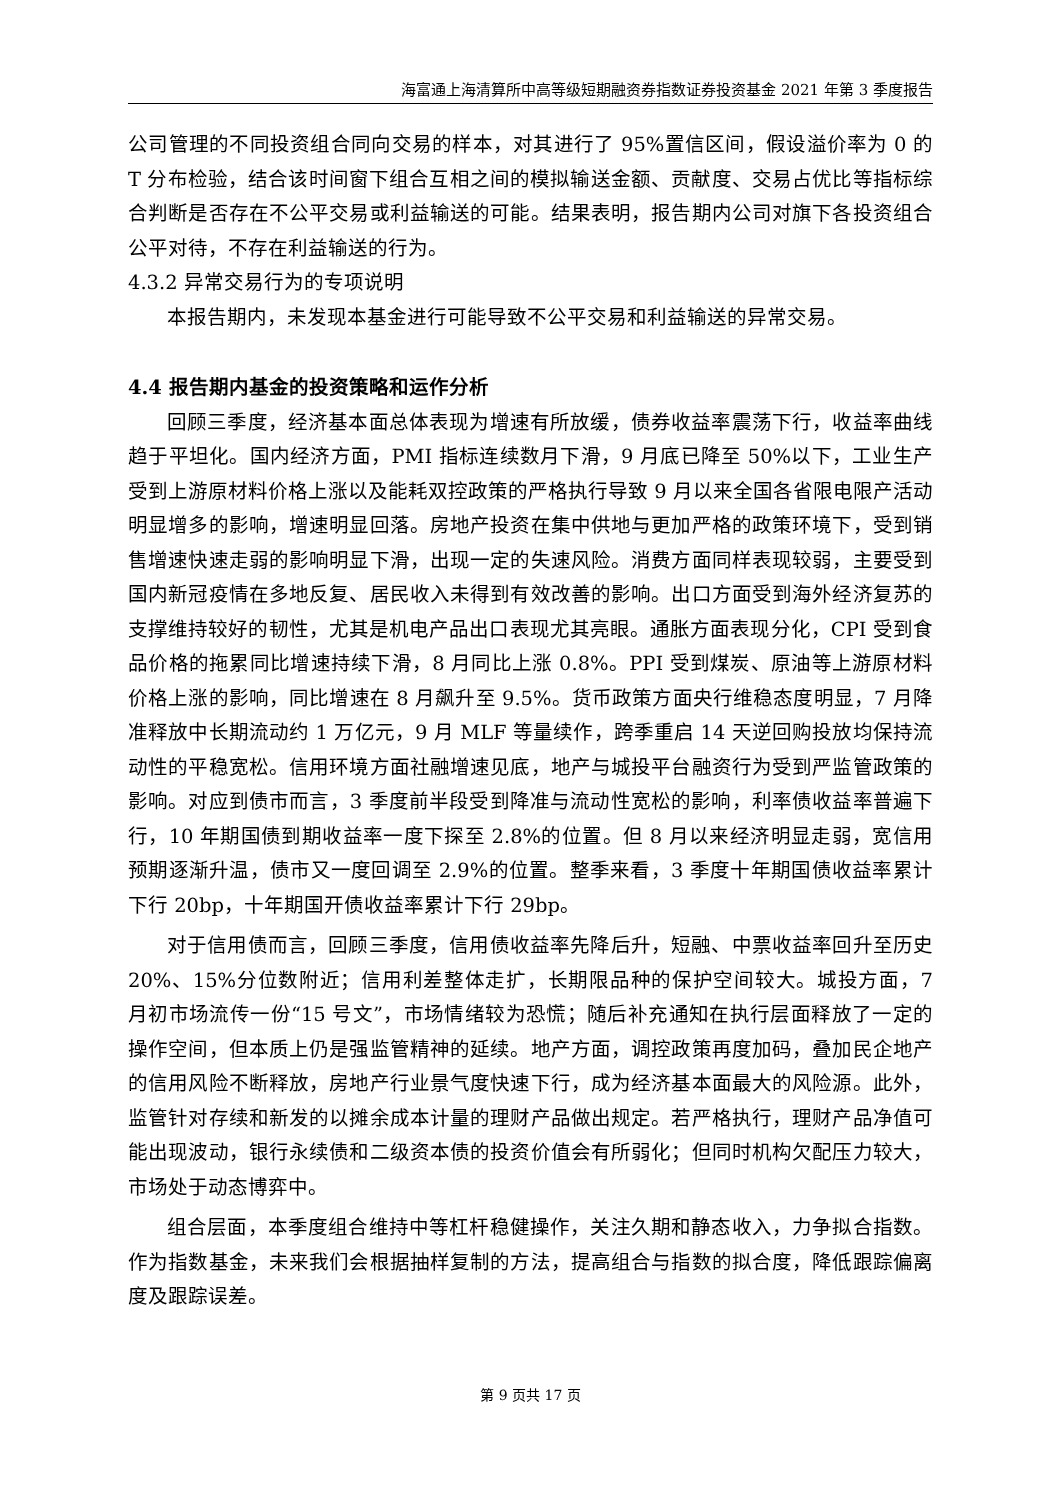海富通上海清算所中高等级短期融资券指数证券投资基金 2021 年第 3 季度报告
公司管理的不同投资组合同向交易的样本，对其进行了 95%置信区间，假设溢价率为 0 的 T 分布检验，结合该时间窗下组合互相之间的模拟输送金额、贡献度、交易占优比等指标综合判断是否存在不公平交易或利益输送的可能。结果表明，报告期内公司对旗下各投资组合公平对待，不存在利益输送的行为。
4.3.2 异常交易行为的专项说明
本报告期内，未发现本基金进行可能导致不公平交易和利益输送的异常交易。
4.4 报告期内基金的投资策略和运作分析
回顾三季度，经济基本面总体表现为增速有所放缓，债券收益率震荡下行，收益率曲线趋于平坦化。国内经济方面，PMI 指标连续数月下滑，9 月底已降至 50%以下，工业生产受到上游原材料价格上涨以及能耗双控政策的严格执行导致 9 月以来全国各省限电限产活动明显增多的影响，增速明显回落。房地产投资在集中供地与更加严格的政策环境下，受到销售增速快速走弱的影响明显下滑，出现一定的失速风险。消费方面同样表现较弱，主要受到国内新冠疫情在多地反复、居民收入未得到有效改善的影响。出口方面受到海外经济复苏的支撑维持较好的韧性，尤其是机电产品出口表现尤其亮眼。通胀方面表现分化，CPI 受到食品价格的拖累同比增速持续下滑，8 月同比上涨 0.8%。PPI 受到煤炭、原油等上游原材料价格上涨的影响，同比增速在 8 月飙升至 9.5%。货币政策方面央行维稳态度明显，7 月降准释放中长期流动约 1 万亿元，9 月 MLF 等量续作，跨季重启 14 天逆回购投放均保持流动性的平稳宽松。信用环境方面社融增速见底，地产与城投平台融资行为受到严监管政策的影响。对应到债市而言，3 季度前半段受到降准与流动性宽松的影响，利率债收益率普遍下行，10 年期国债到期收益率一度下探至 2.8%的位置。但 8 月以来经济明显走弱，宽信用预期逐渐升温，债市又一度回调至 2.9%的位置。整季来看，3 季度十年期国债收益率累计下行 20bp，十年期国开债收益率累计下行 29bp。
对于信用债而言，回顾三季度，信用债收益率先降后升，短融、中票收益率回升至历史 20%、15%分位数附近；信用利差整体走扩，长期限品种的保护空间较大。城投方面，7 月初市场流传一份“15 号文”，市场情绪较为恐慌；随后补充通知在执行层面释放了一定的操作空间，但本质上仍是强监管精神的延续。地产方面，调控政策再度加码，叠加民企地产的信用风险不断释放，房地产行业景气度快速下行，成为经济基本面最大的风险源。此外，监管针对存续和新发的以摊余成本计量的理财产品做出规定。若严格执行，理财产品净值可能出现波动，银行永续债和二级资本债的投资价值会有所弱化；但同时机构欠配压力较大，市场处于动态博弈中。
组合层面，本季度组合维持中等杠杆稳健操作，关注久期和静态收入，力争拟合指数。作为指数基金，未来我们会根据抽样复制的方法，提高组合与指数的拟合度，降低跟踪偏离度及跟踪误差。
第 9 页共 17 页